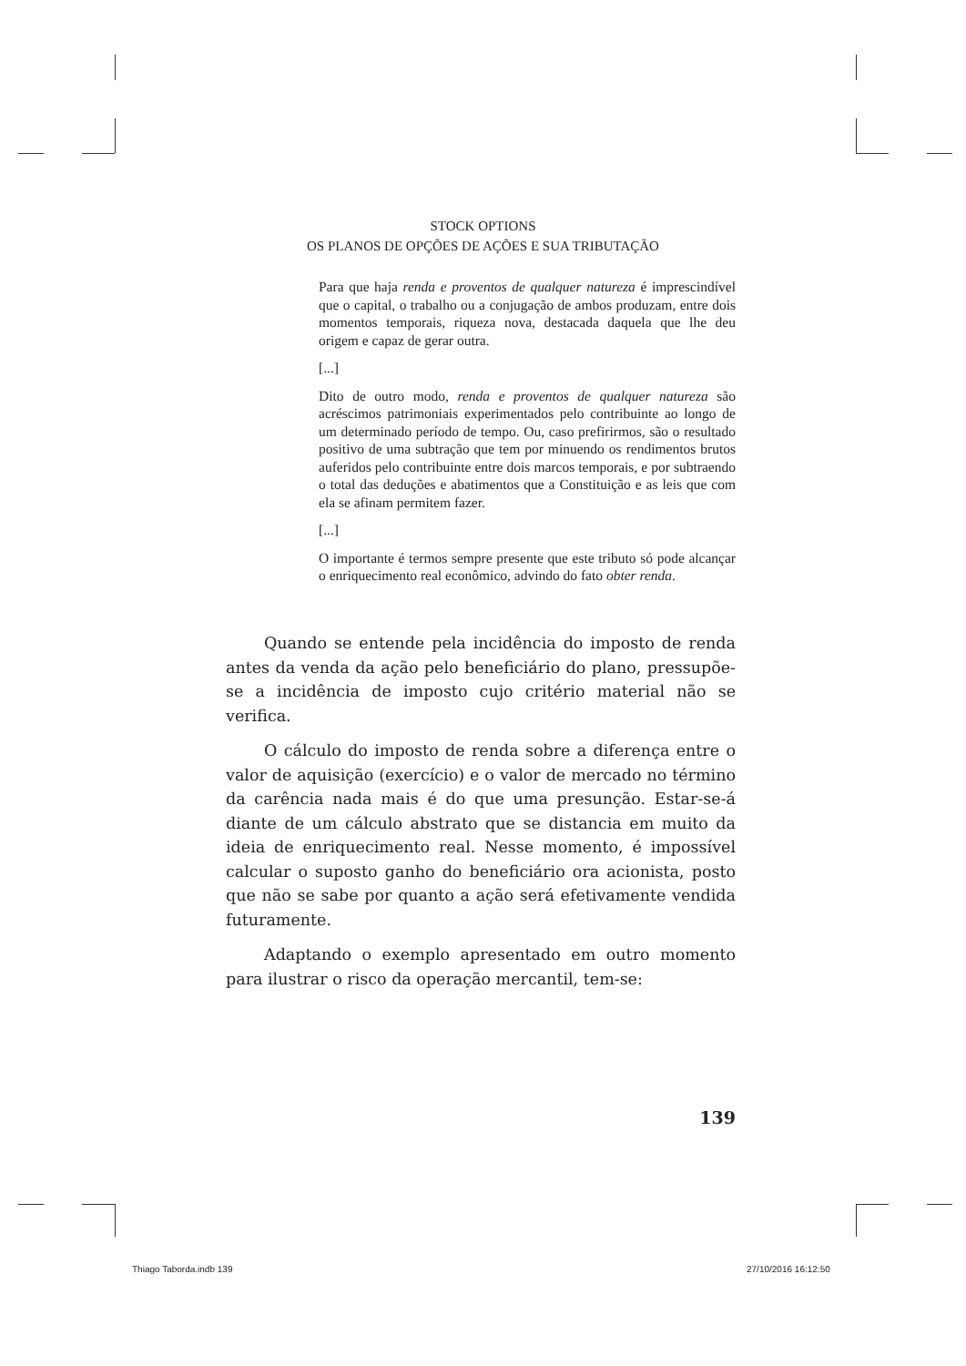STOCK OPTIONS
OS PLANOS DE OPÇÕES DE AÇÕES E SUA TRIBUTAÇÃO
Para que haja renda e proventos de qualquer natureza é imprescindível que o capital, o trabalho ou a conjugação de ambos produzam, entre dois momentos temporais, riqueza nova, destacada daquela que lhe deu origem e capaz de gerar outra.
[...]
Dito de outro modo, renda e proventos de qualquer natureza são acréscimos patrimoniais experimentados pelo contribuinte ao longo de um determinado período de tempo. Ou, caso prefirirmos, são o resultado positivo de uma subtração que tem por minuendo os rendimentos brutos auferidos pelo contribuinte entre dois marcos temporais, e por subtraendo o total das deduções e abatimentos que a Constituição e as leis que com ela se afinam permitem fazer.
[...]
O importante é termos sempre presente que este tributo só pode alcançar o enriquecimento real econômico, advindo do fato obter renda.
Quando se entende pela incidência do imposto de renda antes da venda da ação pelo beneficiário do plano, pressupõe-se a incidência de imposto cujo critério material não se verifica.
O cálculo do imposto de renda sobre a diferença entre o valor de aquisição (exercício) e o valor de mercado no término da carência nada mais é do que uma presunção. Estar-se-á diante de um cálculo abstrato que se distancia em muito da ideia de enriquecimento real. Nesse momento, é impossível calcular o suposto ganho do beneficiário ora acionista, posto que não se sabe por quanto a ação será efetivamente vendida futuramente.
Adaptando o exemplo apresentado em outro momento para ilustrar o risco da operação mercantil, tem-se:
139
Thiago Taborda.indb 139 27/10/2016 16:12:50